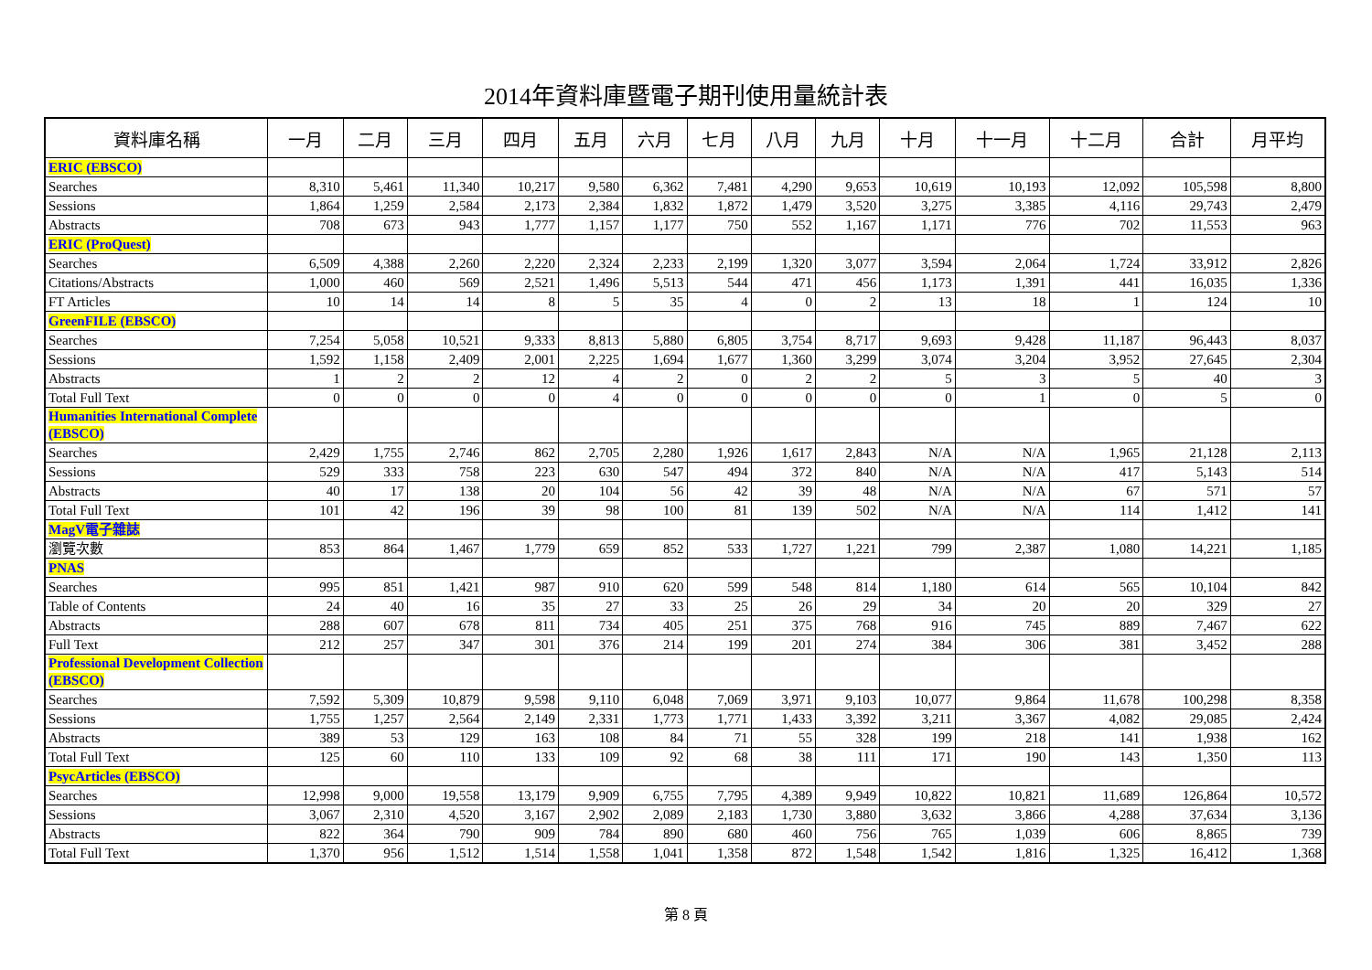2014年資料庫暨電子期刊使用量統計表
| 資料庫名稱 | 一月 | 二月 | 三月 | 四月 | 五月 | 六月 | 七月 | 八月 | 九月 | 十月 | 十一月 | 十二月 | 合計 | 月平均 |
| --- | --- | --- | --- | --- | --- | --- | --- | --- | --- | --- | --- | --- | --- | --- |
| ERIC (EBSCO) | | | | | | | | | | | | | | |
| Searches | 8,310 | 5,461 | 11,340 | 10,217 | 9,580 | 6,362 | 7,481 | 4,290 | 9,653 | 10,619 | 10,193 | 12,092 | 105,598 | 8,800 |
| Sessions | 1,864 | 1,259 | 2,584 | 2,173 | 2,384 | 1,832 | 1,872 | 1,479 | 3,520 | 3,275 | 3,385 | 4,116 | 29,743 | 2,479 |
| Abstracts | 708 | 673 | 943 | 1,777 | 1,157 | 1,177 | 750 | 552 | 1,167 | 1,171 | 776 | 702 | 11,553 | 963 |
| ERIC (ProQuest) | | | | | | | | | | | | | | |
| Searches | 6,509 | 4,388 | 2,260 | 2,220 | 2,324 | 2,233 | 2,199 | 1,320 | 3,077 | 3,594 | 2,064 | 1,724 | 33,912 | 2,826 |
| Citations/Abstracts | 1,000 | 460 | 569 | 2,521 | 1,496 | 5,513 | 544 | 471 | 456 | 1,173 | 1,391 | 441 | 16,035 | 1,336 |
| FT Articles | 10 | 14 | 14 | 8 | 5 | 35 | 4 | 0 | 2 | 13 | 18 | 1 | 124 | 10 |
| GreenFILE (EBSCO) | | | | | | | | | | | | | | |
| Searches | 7,254 | 5,058 | 10,521 | 9,333 | 8,813 | 5,880 | 6,805 | 3,754 | 8,717 | 9,693 | 9,428 | 11,187 | 96,443 | 8,037 |
| Sessions | 1,592 | 1,158 | 2,409 | 2,001 | 2,225 | 1,694 | 1,677 | 1,360 | 3,299 | 3,074 | 3,204 | 3,952 | 27,645 | 2,304 |
| Abstracts | 1 | 2 | 2 | 12 | 4 | 2 | 0 | 2 | 2 | 5 | 3 | 5 | 40 | 3 |
| Total Full Text | 0 | 0 | 0 | 0 | 4 | 0 | 0 | 0 | 0 | 0 | 1 | 0 | 5 | 0 |
| Humanities International Complete (EBSCO) | | | | | | | | | | | | | | |
| Searches | 2,429 | 1,755 | 2,746 | 862 | 2,705 | 2,280 | 1,926 | 1,617 | 2,843 | N/A | N/A | 1,965 | 21,128 | 2,113 |
| Sessions | 529 | 333 | 758 | 223 | 630 | 547 | 494 | 372 | 840 | N/A | N/A | 417 | 5,143 | 514 |
| Abstracts | 40 | 17 | 138 | 20 | 104 | 56 | 42 | 39 | 48 | N/A | N/A | 67 | 571 | 57 |
| Total Full Text | 101 | 42 | 196 | 39 | 98 | 100 | 81 | 139 | 502 | N/A | N/A | 114 | 1,412 | 141 |
| MagV電子雜誌 | | | | | | | | | | | | | | |
| 瀏覽次數 | 853 | 864 | 1,467 | 1,779 | 659 | 852 | 533 | 1,727 | 1,221 | 799 | 2,387 | 1,080 | 14,221 | 1,185 |
| PNAS | | | | | | | | | | | | | | |
| Searches | 995 | 851 | 1,421 | 987 | 910 | 620 | 599 | 548 | 814 | 1,180 | 614 | 565 | 10,104 | 842 |
| Table of Contents | 24 | 40 | 16 | 35 | 27 | 33 | 25 | 26 | 29 | 34 | 20 | 20 | 329 | 27 |
| Abstracts | 288 | 607 | 678 | 811 | 734 | 405 | 251 | 375 | 768 | 916 | 745 | 889 | 7,467 | 622 |
| Full Text | 212 | 257 | 347 | 301 | 376 | 214 | 199 | 201 | 274 | 384 | 306 | 381 | 3,452 | 288 |
| Professional Development Collection (EBSCO) | | | | | | | | | | | | | | |
| Searches | 7,592 | 5,309 | 10,879 | 9,598 | 9,110 | 6,048 | 7,069 | 3,971 | 9,103 | 10,077 | 9,864 | 11,678 | 100,298 | 8,358 |
| Sessions | 1,755 | 1,257 | 2,564 | 2,149 | 2,331 | 1,773 | 1,771 | 1,433 | 3,392 | 3,211 | 3,367 | 4,082 | 29,085 | 2,424 |
| Abstracts | 389 | 53 | 129 | 163 | 108 | 84 | 71 | 55 | 328 | 199 | 218 | 141 | 1,938 | 162 |
| Total Full Text | 125 | 60 | 110 | 133 | 109 | 92 | 68 | 38 | 111 | 171 | 190 | 143 | 1,350 | 113 |
| PsycArticles (EBSCO) | | | | | | | | | | | | | | |
| Searches | 12,998 | 9,000 | 19,558 | 13,179 | 9,909 | 6,755 | 7,795 | 4,389 | 9,949 | 10,822 | 10,821 | 11,689 | 126,864 | 10,572 |
| Sessions | 3,067 | 2,310 | 4,520 | 3,167 | 2,902 | 2,089 | 2,183 | 1,730 | 3,880 | 3,632 | 3,866 | 4,288 | 37,634 | 3,136 |
| Abstracts | 822 | 364 | 790 | 909 | 784 | 890 | 680 | 460 | 756 | 765 | 1,039 | 606 | 8,865 | 739 |
| Total Full Text | 1,370 | 956 | 1,512 | 1,514 | 1,558 | 1,041 | 1,358 | 872 | 1,548 | 1,542 | 1,816 | 1,325 | 16,412 | 1,368 |
第 8 頁